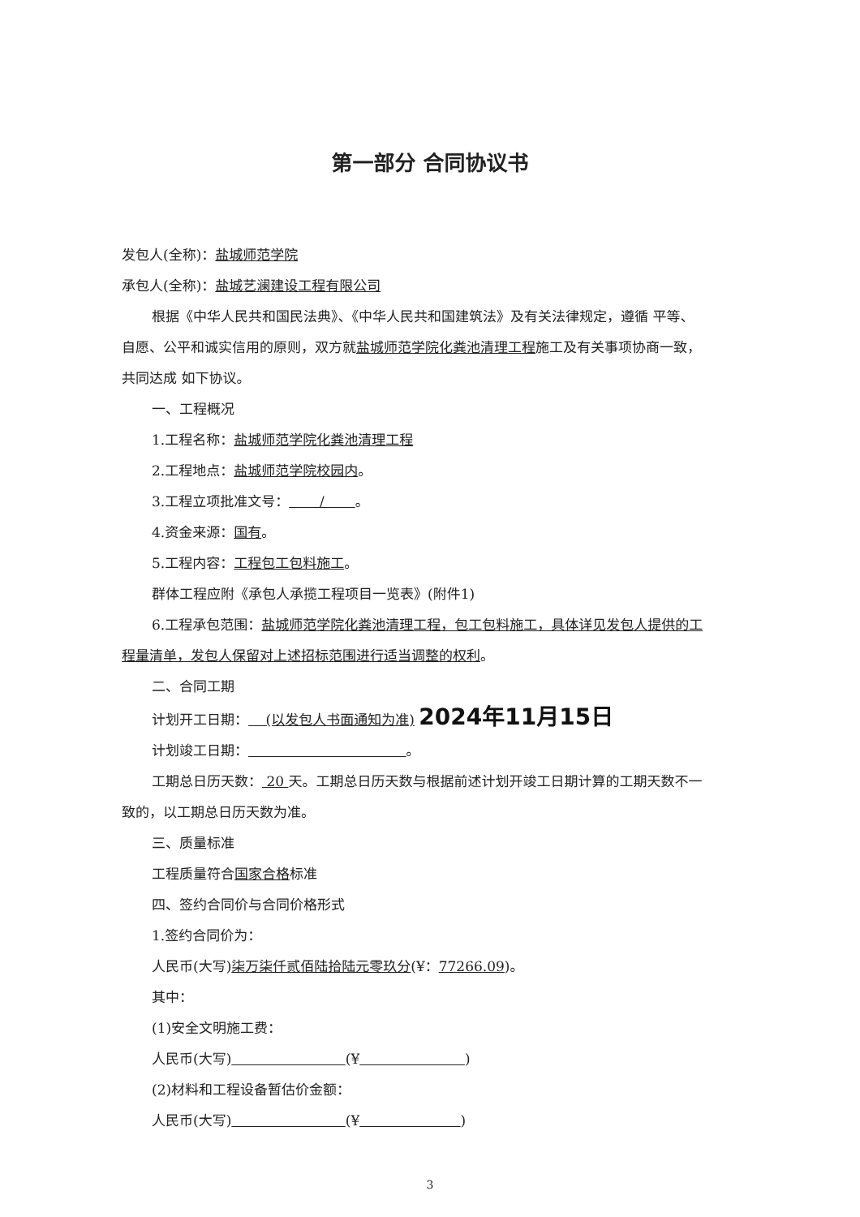第一部分 合同协议书
发包人(全称)：盐城师范学院
承包人(全称)：盐城艺澜建设工程有限公司
根据《中华人民共和国民法典》、《中华人民共和国建筑法》及有关法律规定，遵循 平等、
自愿、公平和诚实信用的原则，双方就盐城师范学院化粪池清理工程施工及有关事项协商一致，
共同达成 如下协议。
一、工程概况
1.工程名称：盐城师范学院化粪池清理工程
2.工程地点：盐城师范学院校园内。
3.工程立项批准文号： / 。
4.资金来源：国有。
5.工程内容：工程包工包料施工。
群体工程应附《承包人承揽工程项目一览表》(附件1)
6.工程承包范围：盐城师范学院化粪池清理工程，包工包料施工，具体详见发包人提供的工
程量清单，发包人保留对上述招标范围进行适当调整的权利。
二、合同工期
计划开工日期： (以发包人书面通知为准) 2024年11月15日
计划竣工日期： 。
工期总日历天数： 20 天。工期总日历天数与根据前述计划开竣工日期计算的工期天数不一
致的，以工期总日历天数为准。
三、质量标准
工程质量符合国家合格标准
四、签约合同价与合同价格形式
1.签约合同价为：
人民币(大写)柒万柒仟贰佰陆拾陆元零玖分(¥：77266.09)。
其中：
(1)安全文明施工费：
人民币(大写) (¥ )
(2)材料和工程设备暂估价金额：
人民币(大写) (¥ )
3